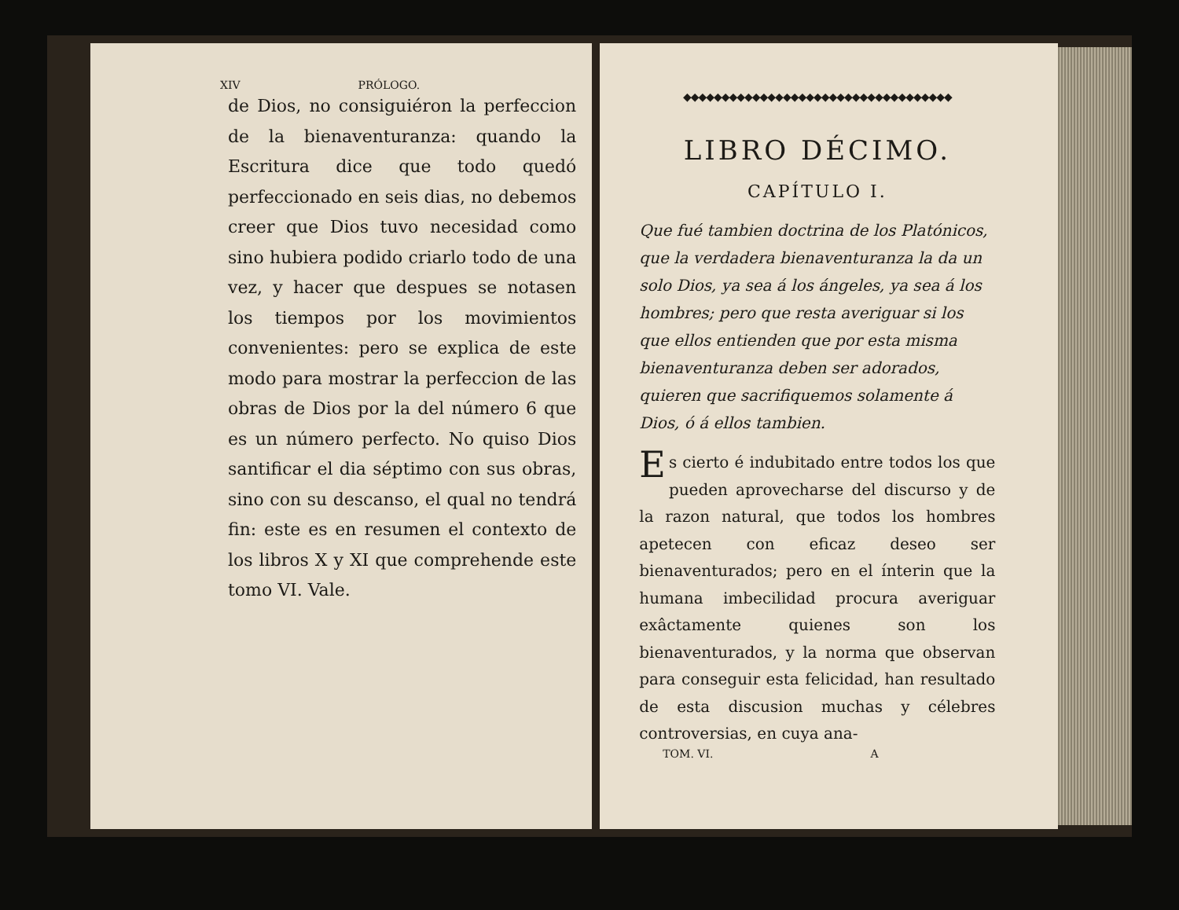XIV PRÓLOGO.
de Dios, no consiguiéron la perfeccion de la bienaventuranza: quando la Escritura dice que todo quedó perfeccionado en seis dias, no debemos creer que Dios tuvo necesidad como sino hubiera podido criarlo todo de una vez, y hacer que despues se notasen los tiempos por los movimientos convenientes: pero se explica de este modo para mostrar la perfeccion de las obras de Dios por la del número 6 que es un número perfecto. No quiso Dios santificar el dia séptimo con sus obras, sino con su descanso, el qual no tendrá fin: este es en resumen el contexto de los libros X y XI que comprehende este tomo VI. Vale.
◆◆◆◆◆◆◆◆◆◆◆◆◆◆◆◆◆◆◆◆◆◆◆◆◆◆◆◆◆◆◆◆◆◆◆
LIBRO DÉCIMO.
CAPÍTULO I.
Que fué tambien doctrina de los Platónicos, que la verdadera bienaventuranza la da un solo Dios, ya sea á los ángeles, ya sea á los hombres; pero que resta averiguar si los que ellos entienden que por esta misma bienaventuranza deben ser adorados, quieren que sacrifiquemos solamente á Dios, ó á ellos tambien.
Es cierto é indubitado entre todos los que pueden aprovecharse del discurso y de la razon natural, que todos los hombres apetecen con eficaz deseo ser bienaventurados; pero en el ínterin que la humana imbecilidad procura averiguar exâctamente quienes son los bienaventurados, y la norma que observan para conseguir esta felicidad, han resultado de esta discusion muchas y célebres controversias, en cuya ana-
TOM. VI. A